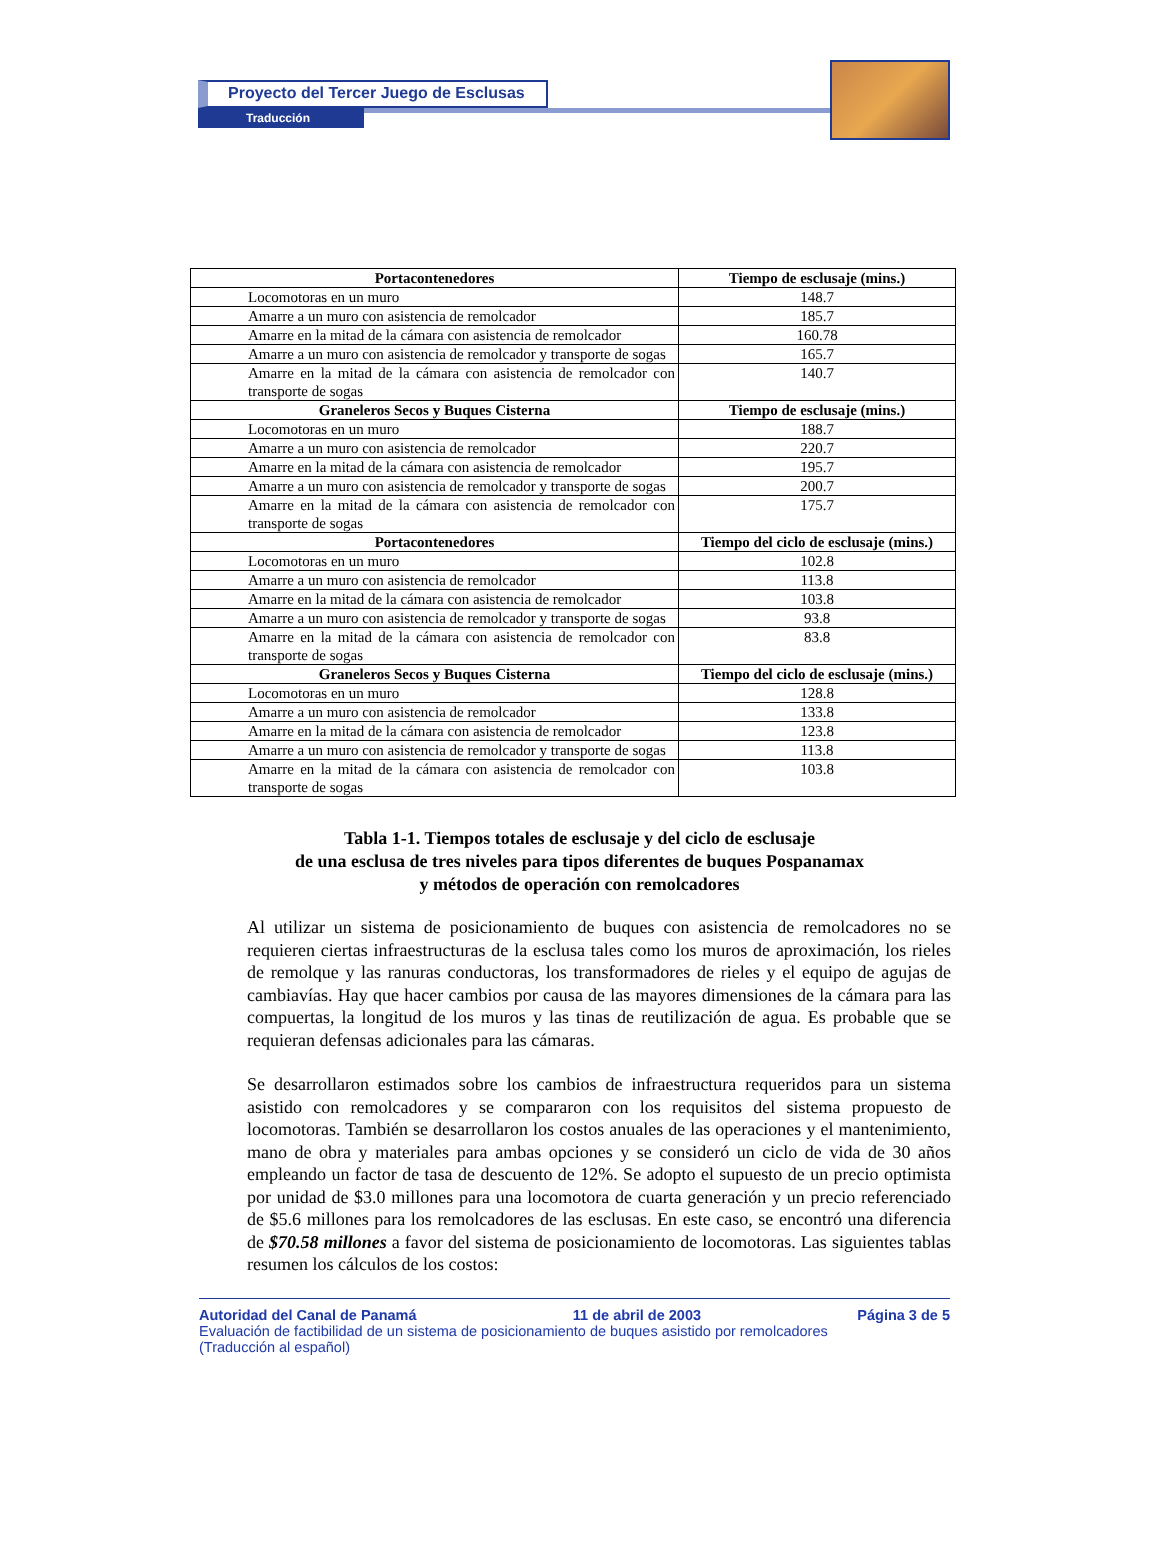Proyecto del Tercer Juego de Esclusas
Traducción
| Portacontenedores | Tiempo de esclusaje (mins.) |
| --- | --- |
| Locomotoras en un muro | 148.7 |
| Amarre a un muro con asistencia de remolcador | 185.7 |
| Amarre en la mitad de la cámara con asistencia de remolcador | 160.78 |
| Amarre a un muro con asistencia de remolcador y transporte de sogas | 165.7 |
| Amarre en la mitad de la cámara con asistencia de remolcador con transporte de sogas | 140.7 |
| Graneleros Secos y Buques Cisterna | Tiempo de esclusaje (mins.) |
| Locomotoras en un muro | 188.7 |
| Amarre a un muro con asistencia de remolcador | 220.7 |
| Amarre en la mitad de la cámara con asistencia de remolcador | 195.7 |
| Amarre a un muro con asistencia de remolcador y transporte de sogas | 200.7 |
| Amarre en la mitad de la cámara con asistencia de remolcador con transporte de sogas | 175.7 |
| Portacontenedores | Tiempo del ciclo de esclusaje (mins.) |
| Locomotoras en un muro | 102.8 |
| Amarre a un muro con asistencia de remolcador | 113.8 |
| Amarre en la mitad de la cámara con asistencia de remolcador | 103.8 |
| Amarre a un muro con asistencia de remolcador y transporte de sogas | 93.8 |
| Amarre en la mitad de la cámara con asistencia de remolcador con transporte de sogas | 83.8 |
| Graneleros Secos y Buques Cisterna | Tiempo del ciclo de esclusaje (mins.) |
| Locomotoras en un muro | 128.8 |
| Amarre a un muro con asistencia de remolcador | 133.8 |
| Amarre en la mitad de la cámara con asistencia de remolcador | 123.8 |
| Amarre a un muro con asistencia de remolcador y transporte de sogas | 113.8 |
| Amarre en la mitad de la cámara con asistencia de remolcador con transporte de sogas | 103.8 |
Tabla 1-1. Tiempos totales de esclusaje y del ciclo de esclusaje
de una esclusa de tres niveles para tipos diferentes de buques Pospanamax
y métodos de operación con remolcadores
Al utilizar un sistema de posicionamiento de buques con asistencia de remolcadores no se requieren ciertas infraestructuras de la esclusa tales como los muros de aproximación, los rieles de remolque y las ranuras conductoras, los transformadores de rieles y el equipo de agujas de cambiavías. Hay que hacer cambios por causa de las mayores dimensiones de la cámara para las compuertas, la longitud de los muros y las tinas de reutilización de agua. Es probable que se requieran defensas adicionales para las cámaras.
Se desarrollaron estimados sobre los cambios de infraestructura requeridos para un sistema asistido con remolcadores y se compararon con los requisitos del sistema propuesto de locomotoras. También se desarrollaron los costos anuales de las operaciones y el mantenimiento, mano de obra y materiales para ambas opciones y se consideró un ciclo de vida de 30 años empleando un factor de tasa de descuento de 12%. Se adopto el supuesto de un precio optimista por unidad de $3.0 millones para una locomotora de cuarta generación y un precio referenciado de $5.6 millones para los remolcadores de las esclusas. En este caso, se encontró una diferencia de $70.58 millones a favor del sistema de posicionamiento de locomotoras. Las siguientes tablas resumen los cálculos de los costos:
Autoridad del Canal de Panamá 11 de abril de 2003 Página 3 de 5
Evaluación de factibilidad de un sistema de posicionamiento de buques asistido por remolcadores
(Traducción al español)